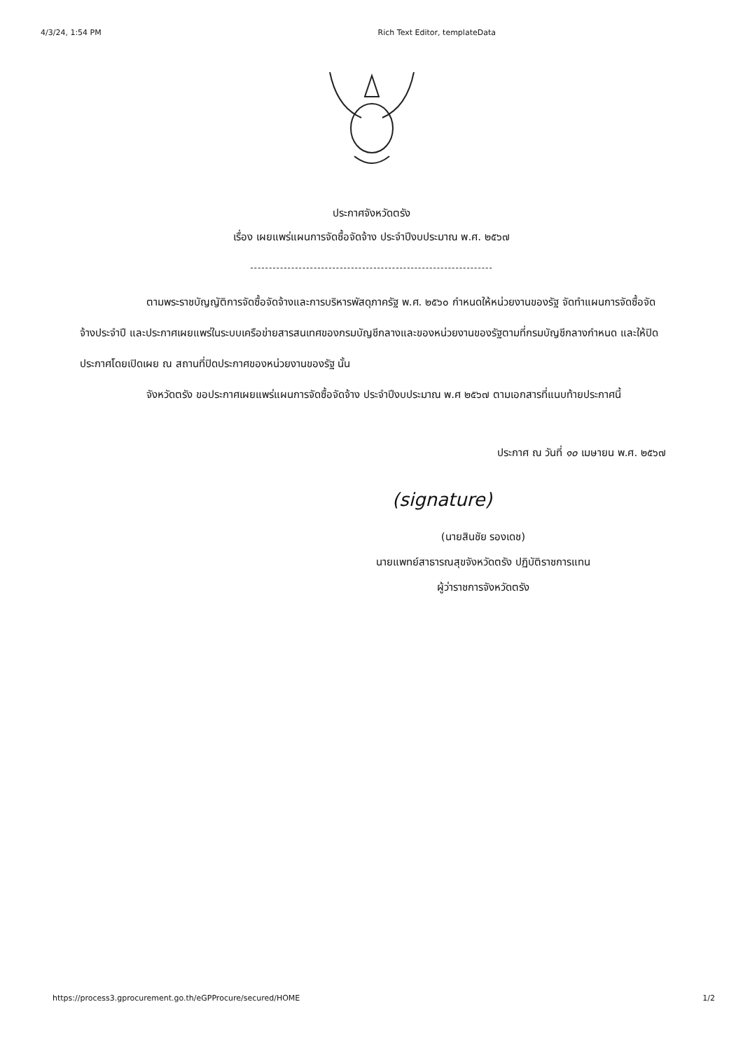4/3/24, 1:54 PM Rich Text Editor, templateData
ประกาศจังหวัดตรัง
เรื่อง เผยแพร่แผนการจัดซื้อจัดจ้าง ประจำปีงบประมาณ พ.ศ. ๒๕๖๗
-----------------------------------------------------------------
ตามพระราชบัญญัติการจัดซื้อจัดจ้างและการบริหารพัสดุภาครัฐ พ.ศ. ๒๕๖๐ กำหนดให้หน่วยงานของรัฐ จัดทำแผนการจัดซื้อจัดจ้างประจำปี และประกาศเผยแพร่ในระบบเครือข่ายสารสนเทศของกรมบัญชีกลางและของหน่วยงานของรัฐตามที่กรมบัญชีกลางกำหนด และให้ปิดประกาศโดยเปิดเผย ณ สถานที่ปิดประกาศของหน่วยงานของรัฐ นั้น
จังหวัดตรัง ขอประกาศเผยแพร่แผนการจัดซื้อจัดจ้าง ประจำปีงบประมาณ พ.ศ ๒๕๖๗ ตามเอกสารที่แนบท้ายประกาศนี้
ประกาศ ณ วันที่ ๑๐ เมษายน พ.ศ. ๒๕๖๗
(signature)
(นายสินชัย รองเดช)
นายแพทย์สาธารณสุขจังหวัดตรัง ปฏิบัติราชการแทน
ผู้ว่าราชการจังหวัดตรัง
https://process3.gprocurement.go.th/eGPProcure/secured/HOME 1/2